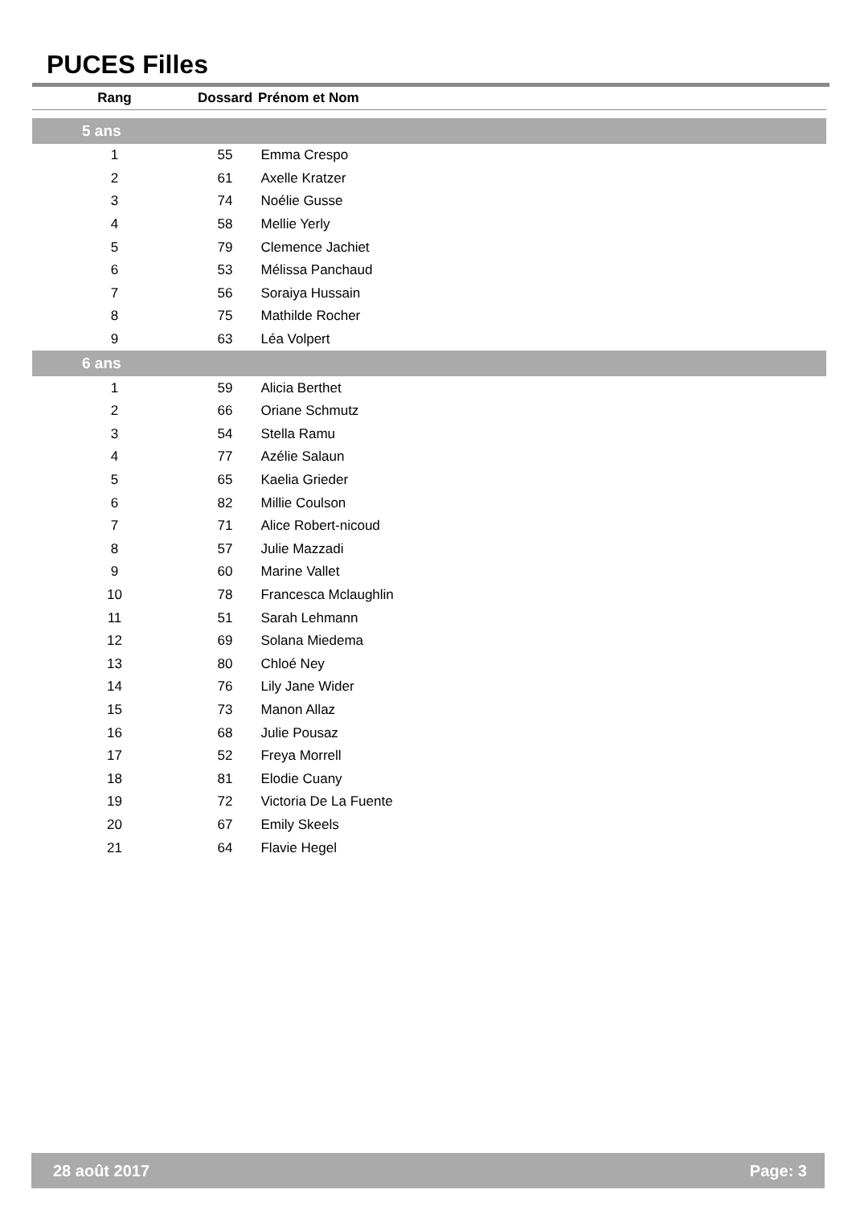PUCES Filles
| Rang | Dossard | Prénom et Nom |
| --- | --- | --- |
| 5 ans | | |
| 1 | 55 | Emma Crespo |
| 2 | 61 | Axelle Kratzer |
| 3 | 74 | Noélie Gusse |
| 4 | 58 | Mellie Yerly |
| 5 | 79 | Clemence Jachiet |
| 6 | 53 | Mélissa Panchaud |
| 7 | 56 | Soraiya Hussain |
| 8 | 75 | Mathilde Rocher |
| 9 | 63 | Léa Volpert |
| 6 ans | | |
| 1 | 59 | Alicia Berthet |
| 2 | 66 | Oriane Schmutz |
| 3 | 54 | Stella Ramu |
| 4 | 77 | Azélie Salaun |
| 5 | 65 | Kaelia Grieder |
| 6 | 82 | Millie Coulson |
| 7 | 71 | Alice Robert-nicoud |
| 8 | 57 | Julie Mazzadi |
| 9 | 60 | Marine Vallet |
| 10 | 78 | Francesca Mclaughlin |
| 11 | 51 | Sarah Lehmann |
| 12 | 69 | Solana Miedema |
| 13 | 80 | Chloé Ney |
| 14 | 76 | Lily Jane Wider |
| 15 | 73 | Manon Allaz |
| 16 | 68 | Julie Pousaz |
| 17 | 52 | Freya Morrell |
| 18 | 81 | Elodie Cuany |
| 19 | 72 | Victoria De La Fuente |
| 20 | 67 | Emily Skeels |
| 21 | 64 | Flavie Hegel |
28 août 2017 Page: 3